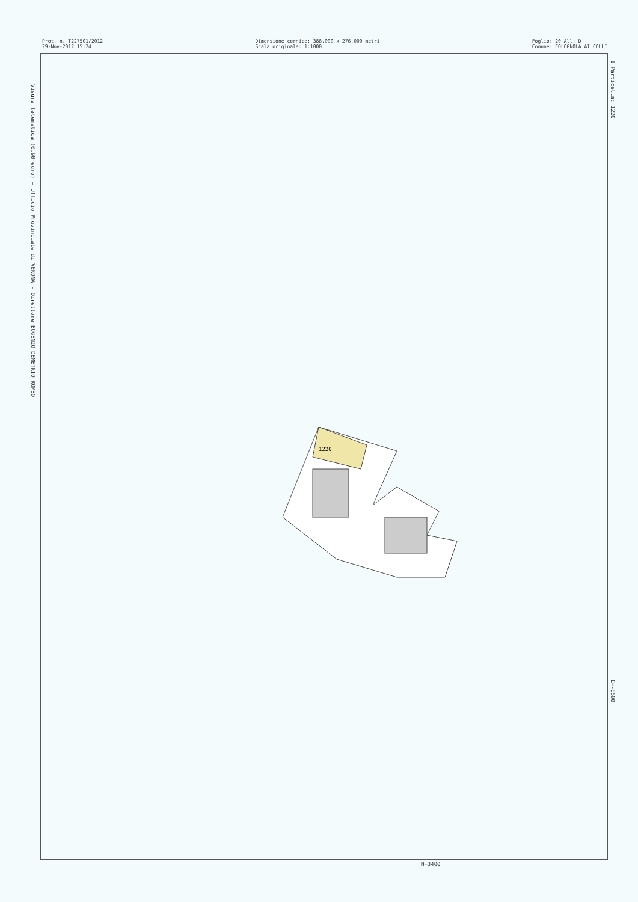Prot. n. T227501/2012 29-Nov-2012 15:24
Dimensione cornice: 388.000 x 276.000 metri Scala originale: 1:1000
Foglio: 20 All: D Comune: COLOGNOLA AI COLLI
Visura telematica (0.90 euro) — Ufficio Provinciale di VERONA - Direttore EUGENIO DEMETRIO ROMEO
1 Particella: 1220
E=-6500
1220
N=3400